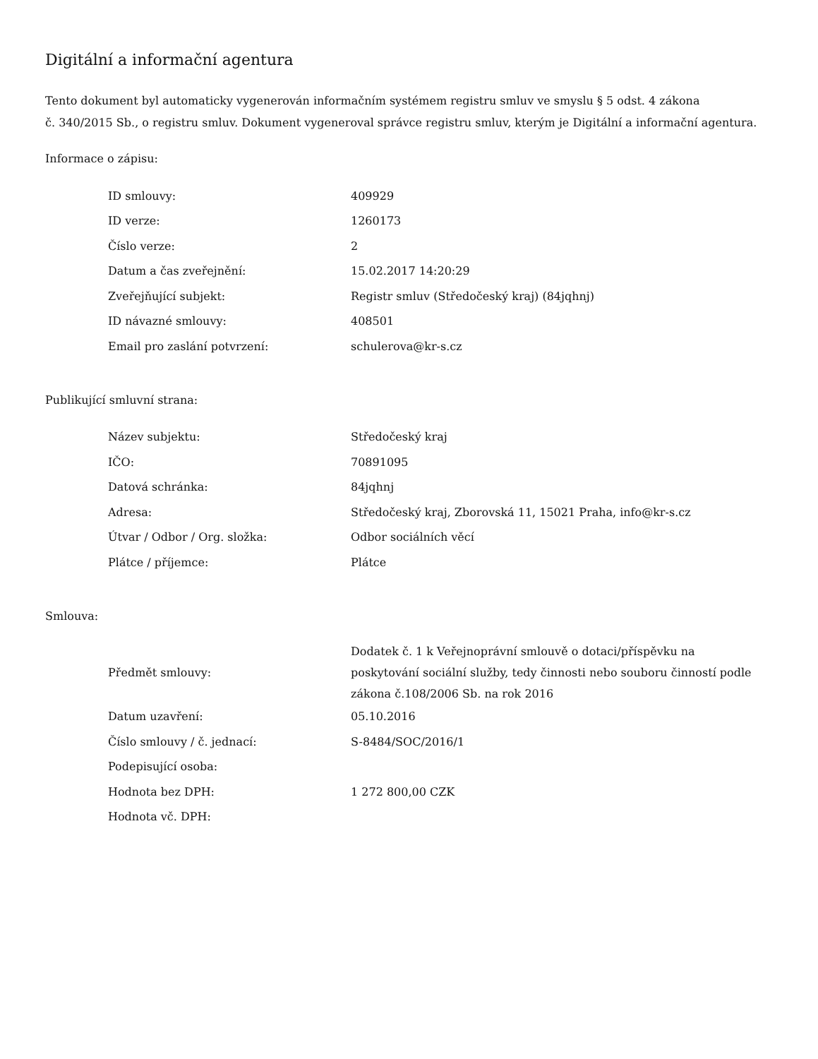Digitální a informační agentura
Tento dokument byl automaticky vygenerován informačním systémem registru smluv ve smyslu § 5 odst. 4 zákona
č. 340/2015 Sb., o registru smluv. Dokument vygeneroval správce registru smluv, kterým je Digitální a informační agentura.
Informace o zápisu:
| ID smlouvy: | 409929 |
| ID verze: | 1260173 |
| Číslo verze: | 2 |
| Datum a čas zveřejnění: | 15.02.2017 14:20:29 |
| Zveřejňující subjekt: | Registr smluv (Středočeský kraj) (84jqhnj) |
| ID návazné smlouvy: | 408501 |
| Email pro zaslání potvrzení: | schulerova@kr-s.cz |
Publikující smluvní strana:
| Název subjektu: | Středočeský kraj |
| IČO: | 70891095 |
| Datová schránka: | 84jqhnj |
| Adresa: | Středočeský kraj, Zborovská 11, 15021 Praha, info@kr-s.cz |
| Útvar / Odbor / Org. složka: | Odbor sociálních věcí |
| Plátce / příjemce: | Plátce |
Smlouva:
| Předmět smlouvy: | Dodatek č. 1 k Veřejnoprávní smlouvě o dotaci/příspěvku na poskytování sociální služby, tedy činnosti nebo souboru činností podle zákona č.108/2006 Sb. na rok 2016 |
| Datum uzavření: | 05.10.2016 |
| Číslo smlouvy / č. jednací: | S-8484/SOC/2016/1 |
| Podepisující osoba: | |
| Hodnota bez DPH: | 1 272 800,00 CZK |
| Hodnota vč. DPH: | |